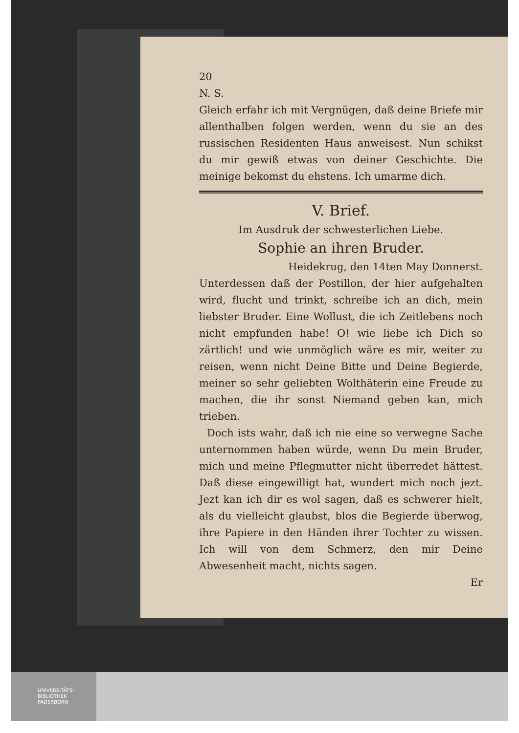20
N. S.
Gleich erfahr ich mit Vergnügen, daß deine Briefe mir allenthalben folgen werden, wenn du sie an des russischen Residenten Haus anweisest. Nun schikst du mir gewiß etwas von deiner Geschichte. Die meinige bekomst du ehstens. Ich umarme dich.
V. Brief.
Im Ausdruk der schwesterlichen Liebe.
Sophie an ihren Bruder.
Heidekrug, den 14ten May Donnerst.
Unterdessen daß der Postillon, der hier aufgehalten wird, flucht und trinkt, schreibe ich an dich, mein liebster Bruder. Eine Wollust, die ich Zeitlebens noch nicht empfunden habe! O! wie liebe ich Dich so zärtlich! und wie unmöglich wäre es mir, weiter zu reisen, wenn nicht Deine Bitte und Deine Begierde, meiner so sehr geliebten Wolthäterin eine Freude zu machen, die ihr sonst Niemand geben kan, mich trieben.
Doch ists wahr, daß ich nie eine so verwegne Sache unternommen haben würde, wenn Du mein Bruder, mich und meine Pflegmutter nicht überredet hättest. Daß diese eingewilligt hat, wundert mich noch jezt. Jezt kan ich dir es wol sagen, daß es schwerer hielt, als du vielleicht glaubst, blos die Begierde überwog, ihre Papiere in den Händen ihrer Tochter zu wissen. Ich will von dem Schmerz, den mir Deine Abwesenheit macht, nichts sagen.
Er
UNIVERSITÄTS-
BIBLIOTHEK
PADERBORN